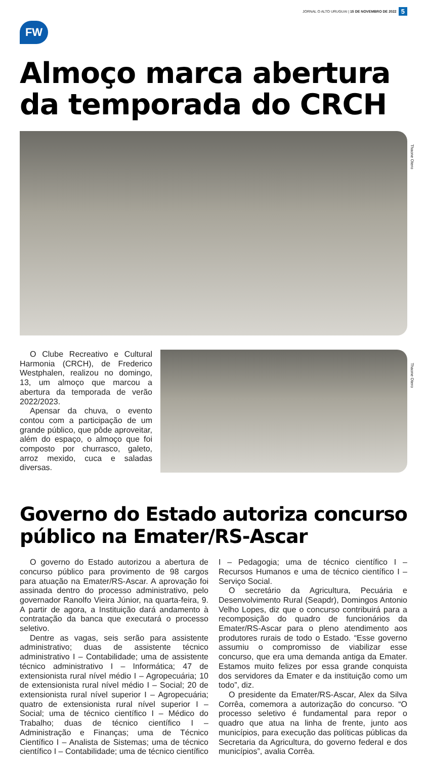JORNAL O ALTO URUGUAI | 15 DE NOVEMBRO DE 2022 5
FW
Almoço marca abertura da temporada do CRCH
Thaone Otero
O Clube Recreativo e Cultural Harmonia (CRCH), de Frederico Westphalen, realizou no domingo, 13, um almoço que marcou a abertura da temporada de verão 2022/2023.
Apensar da chuva, o evento contou com a participação de um grande público, que pôde aproveitar, além do espaço, o almoço que foi composto por churrasco, galeto, arroz mexido, cuca e saladas diversas.
Thaone Otero
Governo do Estado autoriza concurso público na Emater/RS-Ascar
O governo do Estado autorizou a abertura de concurso público para provimento de 98 cargos para atuação na Emater/RS-Ascar. A aprovação foi assinada dentro do processo administrativo, pelo governador Ranolfo Vieira Júnior, na quarta-feira, 9. A partir de agora, a Instituição dará andamento à contratação da banca que executará o processo seletivo.
Dentre as vagas, seis serão para assistente administrativo; duas de assistente técnico administrativo I – Contabilidade; uma de assistente técnico administrativo I – Informática; 47 de extensionista rural nível médio I – Agropecuária; 10 de extensionista rural nível médio I – Social; 20 de extensionista rural nível superior I – Agropecuária; quatro de extensionista rural nível superior I – Social; uma de técnico científico I – Médico do Trabalho; duas de técnico científico I – Administração e Finanças; uma de Técnico Científico I – Analista de Sistemas; uma de técnico científico I – Contabilidade; uma de técnico científico I – Pedagogia; uma de técnico científico I – Recursos Humanos e uma de técnico científico I – Serviço Social.
O secretário da Agricultura, Pecuária e Desenvolvimento Rural (Seapdr), Domingos Antonio Velho Lopes, diz que o concurso contribuirá para a recomposição do quadro de funcionários da Emater/RS-Ascar para o pleno atendimento aos produtores rurais de todo o Estado. “Esse governo assumiu o compromisso de viabilizar esse concurso, que era uma demanda antiga da Emater. Estamos muito felizes por essa grande conquista dos servidores da Emater e da instituição como um todo”, diz.
O presidente da Emater/RS-Ascar, Alex da Silva Corrêa, comemora a autorização do concurso. “O processo seletivo é fundamental para repor o quadro que atua na linha de frente, junto aos municípios, para execução das políticas públicas da Secretaria da Agricultura, do governo federal e dos municípios”, avalia Corrêa.